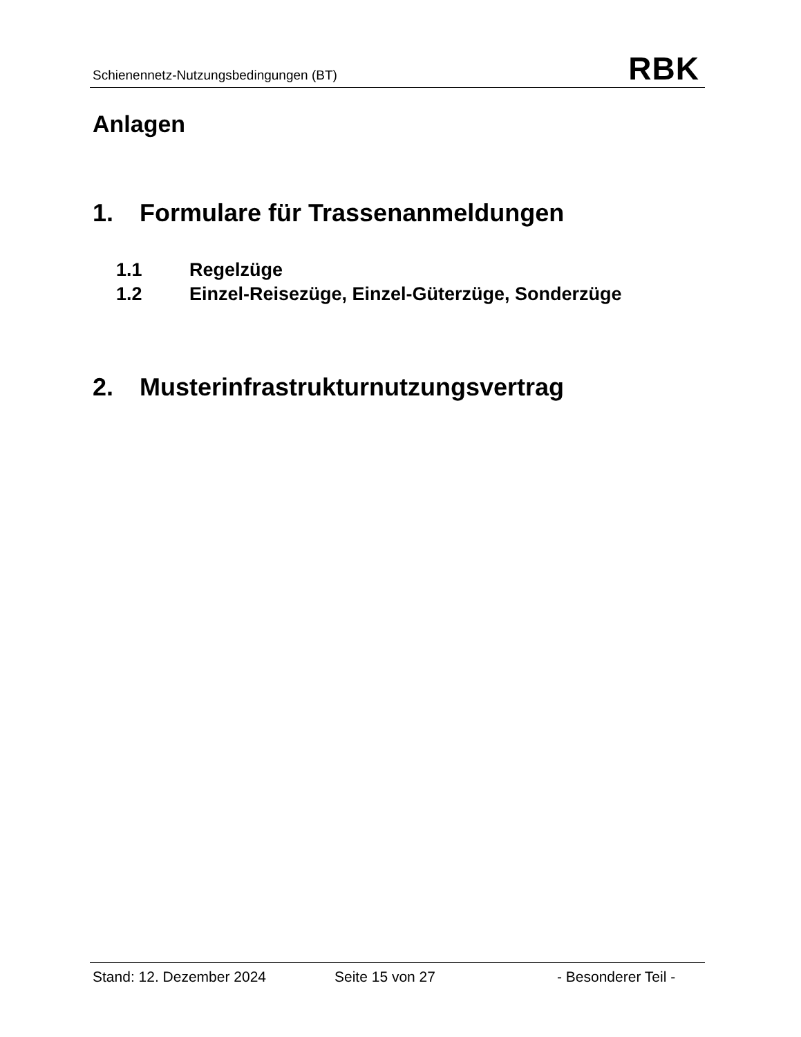Schienennetz-Nutzungsbedingungen (BT) RBK
Anlagen
1. Formulare für Trassenanmeldungen
1.1 Regelzüge
1.2 Einzel-Reisezüge, Einzel-Güterzüge, Sonderzüge
2. Musterinfrastrukturnutzungsvertrag
Stand: 12. Dezember 2024 Seite 15 von 27 - Besonderer Teil -